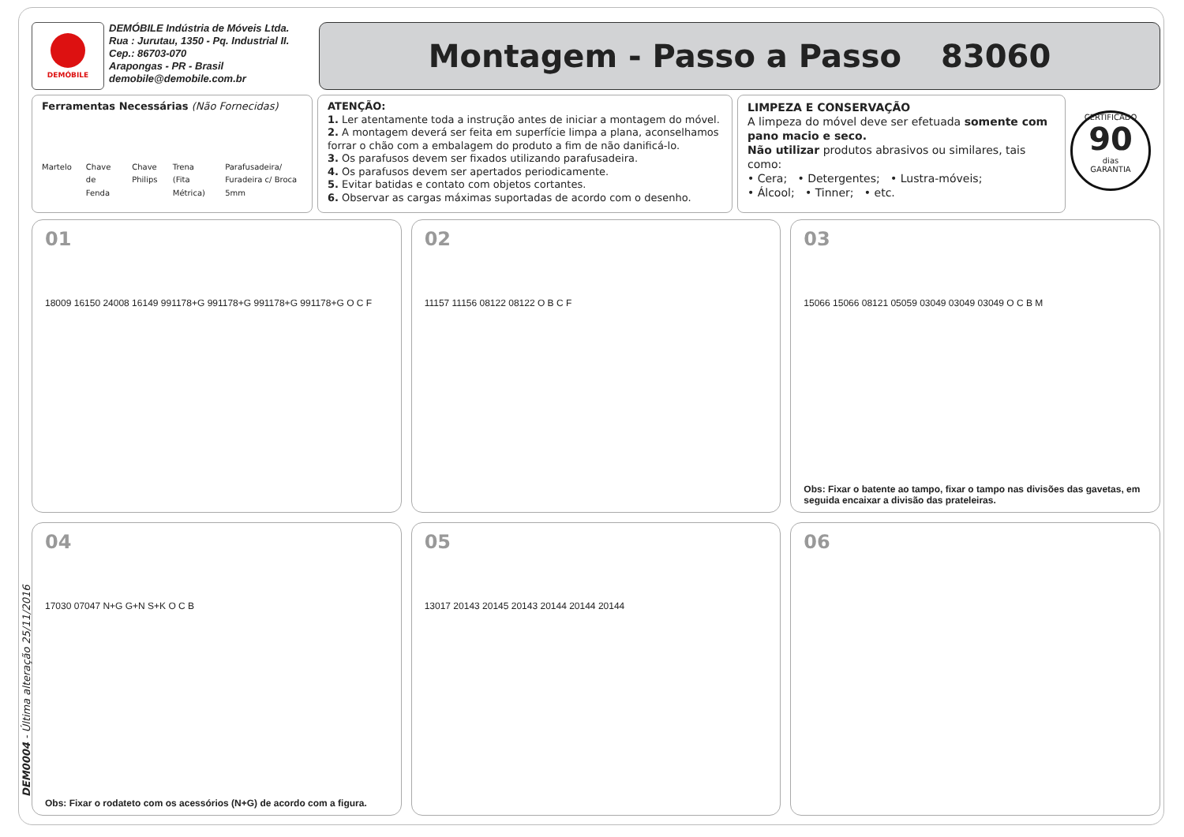DEMÓBILE
DEMÓBILE Indústria de Móveis Ltda.
Rua : Jurutau, 1350 - Pq. Industrial II.
Cep.: 86703-070
Arapongas - PR - Brasil
demobile@demobile.com.br
Montagem - Passo a Passo 83060
Ferramentas Necessárias (Não Fornecidas)
Martelo Chave de Fenda Chave Philips Trena (Fita Métrica) Parafusadeira/ Furadeira c/ Broca 5mm
ATENÇÃO:
1. Ler atentamente toda a instrução antes de iniciar a montagem do móvel.
2. A montagem deverá ser feita em superfície limpa a plana, aconselhamos forrar o chão com a embalagem do produto a fim de não danificá-lo.
3. Os parafusos devem ser fixados utilizando parafusadeira.
4. Os parafusos devem ser apertados periodicamente.
5. Evitar batidas e contato com objetos cortantes.
6. Observar as cargas máximas suportadas de acordo com o desenho.
LIMPEZA E CONSERVAÇÃO
A limpeza do móvel deve ser efetuada somente com pano macio e seco.
Não utilizar produtos abrasivos ou similares, tais como:
• Cera; • Detergentes; • Lustra-móveis;
• Álcool; • Tinner; • etc.
CERTIFICADO
90
dias
GARANTIA
01
18009 16150 24008 16149 991178+G 991178+G 991178+G 991178+G O C F
02
11157 11156 08122 08122 O B C F
03
15066 15066 08121 05059 03049 03049 03049 O C B M
Obs: Fixar o batente ao tampo, fixar o tampo nas divisões das gavetas, em seguida encaixar a divisão das prateleiras.
04
17030 07047 N+G G+N S+K O C B
Obs: Fixar o rodateto com os acessórios (N+G) de acordo com a figura.
05
13017 20143 20145 20143 20144 20144 20144
06
DEM0004 - Última alteração 25/11/2016